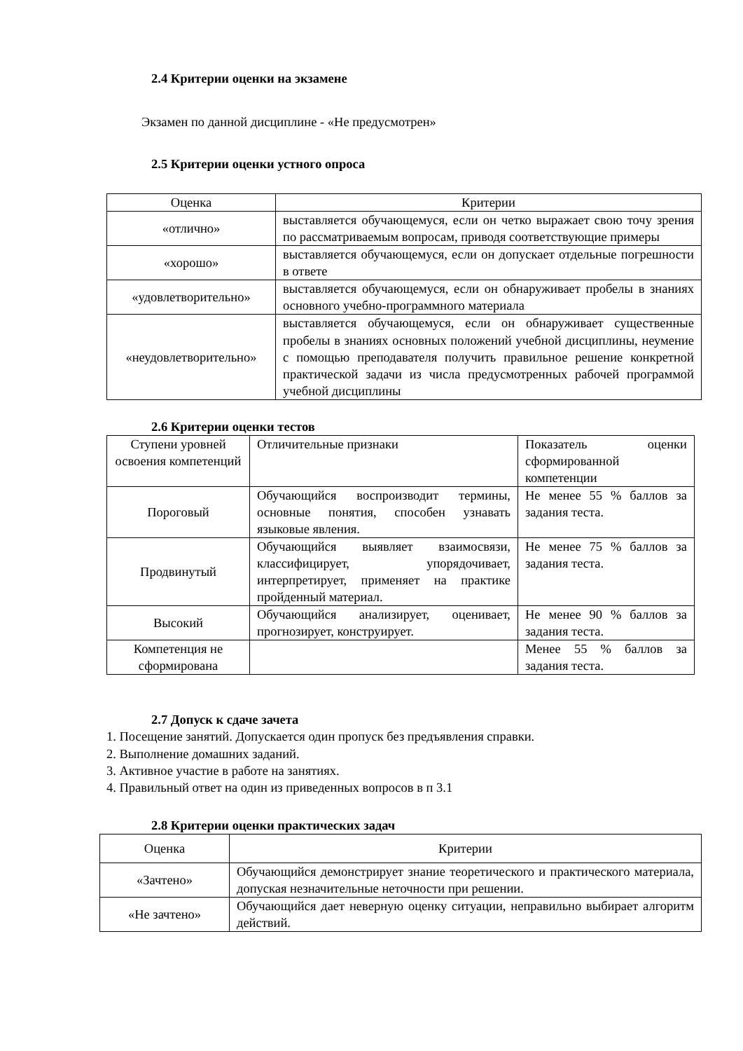2.4 Критерии оценки на экзамене
Экзамен по данной дисциплине - «Не предусмотрен»
2.5 Критерии оценки устного опроса
| Оценка | Критерии |
| --- | --- |
| «отлично» | выставляется обучающемуся, если он четко выражает свою точу зрения по рассматриваемым вопросам, приводя соответствующие примеры |
| «хорошо» | выставляется обучающемуся, если он допускает отдельные погрешности в ответе |
| «удовлетворительно» | выставляется обучающемуся, если он обнаруживает пробелы в знаниях основного учебно-программного материала |
| «неудовлетворительно» | выставляется обучающемуся, если он обнаруживает существенные пробелы в знаниях основных положений учебной дисциплины, неумение с помощью преподавателя получить правильное решение конкретной практической задачи из числа предусмотренных рабочей программой учебной дисциплины |
2.6 Критерии оценки тестов
| Ступени уровней освоения компетенций | Отличительные признаки | Показатель оценки сформированной компетенции |
| Пороговый | Обучающийся воспроизводит термины, основные понятия, способен узнавать языковые явления. | Не менее 55 % баллов за задания теста. |
| Продвинутый | Обучающийся выявляет взаимосвязи, классифицирует, упорядочивает, интерпретирует, применяет на практике пройденный материал. | Не менее 75 % баллов за задания теста. |
| Высокий | Обучающийся анализирует, оценивает, прогнозирует, конструирует. | Не менее 90 % баллов за задания теста. |
| Компетенция не сформирована | | Менее 55 % баллов за задания теста. |
2.7 Допуск к сдаче зачета
1. Посещение занятий. Допускается один пропуск без предъявления справки.
2. Выполнение домашних заданий.
3. Активное участие в работе на занятиях.
4. Правильный ответ на один из приведенных вопросов в п 3.1
2.8 Критерии оценки практических задач
| Оценка | Критерии |
| --- | --- |
| «Зачтено» | Обучающийся демонстрирует знание теоретического и практического материала, допуская незначительные неточности при решении. |
| «Не зачтено» | Обучающийся дает неверную оценку ситуации, неправильно выбирает алгоритм действий. |